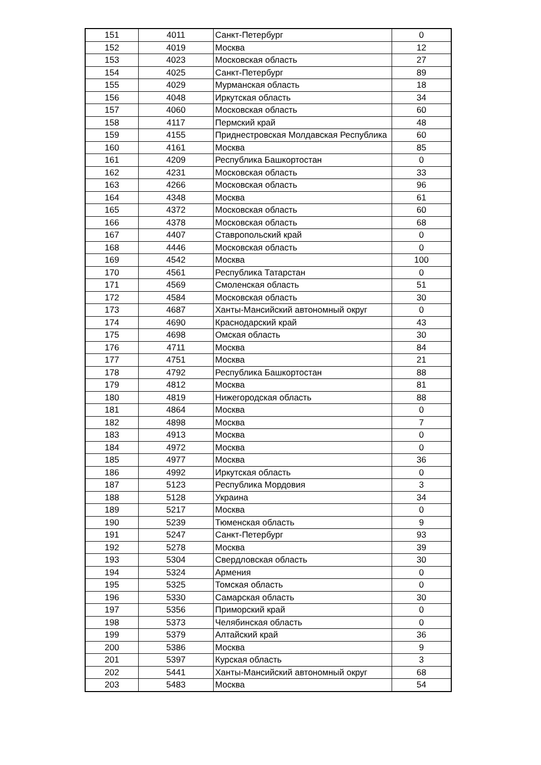| 151 | 4011 | Санкт-Петербург | 0 |
| 152 | 4019 | Москва | 12 |
| 153 | 4023 | Московская область | 27 |
| 154 | 4025 | Санкт-Петербург | 89 |
| 155 | 4029 | Мурманская область | 18 |
| 156 | 4048 | Иркутская область | 34 |
| 157 | 4060 | Московская область | 60 |
| 158 | 4117 | Пермский край | 48 |
| 159 | 4155 | Приднестровская Молдавская Республика | 60 |
| 160 | 4161 | Москва | 85 |
| 161 | 4209 | Республика Башкортостан | 0 |
| 162 | 4231 | Московская область | 33 |
| 163 | 4266 | Московская область | 96 |
| 164 | 4348 | Москва | 61 |
| 165 | 4372 | Московская область | 60 |
| 166 | 4378 | Московская область | 68 |
| 167 | 4407 | Ставропольский край | 0 |
| 168 | 4446 | Московская область | 0 |
| 169 | 4542 | Москва | 100 |
| 170 | 4561 | Республика Татарстан | 0 |
| 171 | 4569 | Смоленская область | 51 |
| 172 | 4584 | Московская область | 30 |
| 173 | 4687 | Ханты-Мансийский автономный округ | 0 |
| 174 | 4690 | Краснодарский край | 43 |
| 175 | 4698 | Омская область | 30 |
| 176 | 4711 | Москва | 84 |
| 177 | 4751 | Москва | 21 |
| 178 | 4792 | Республика Башкортостан | 88 |
| 179 | 4812 | Москва | 81 |
| 180 | 4819 | Нижегородская область | 88 |
| 181 | 4864 | Москва | 0 |
| 182 | 4898 | Москва | 7 |
| 183 | 4913 | Москва | 0 |
| 184 | 4972 | Москва | 0 |
| 185 | 4977 | Москва | 36 |
| 186 | 4992 | Иркутская область | 0 |
| 187 | 5123 | Республика Мордовия | 3 |
| 188 | 5128 | Украина | 34 |
| 189 | 5217 | Москва | 0 |
| 190 | 5239 | Тюменская область | 9 |
| 191 | 5247 | Санкт-Петербург | 93 |
| 192 | 5278 | Москва | 39 |
| 193 | 5304 | Свердловская область | 30 |
| 194 | 5324 | Армения | 0 |
| 195 | 5325 | Томская область | 0 |
| 196 | 5330 | Самарская область | 30 |
| 197 | 5356 | Приморский край | 0 |
| 198 | 5373 | Челябинская область | 0 |
| 199 | 5379 | Алтайский край | 36 |
| 200 | 5386 | Москва | 9 |
| 201 | 5397 | Курская область | 3 |
| 202 | 5441 | Ханты-Мансийский автономный округ | 68 |
| 203 | 5483 | Москва | 54 |